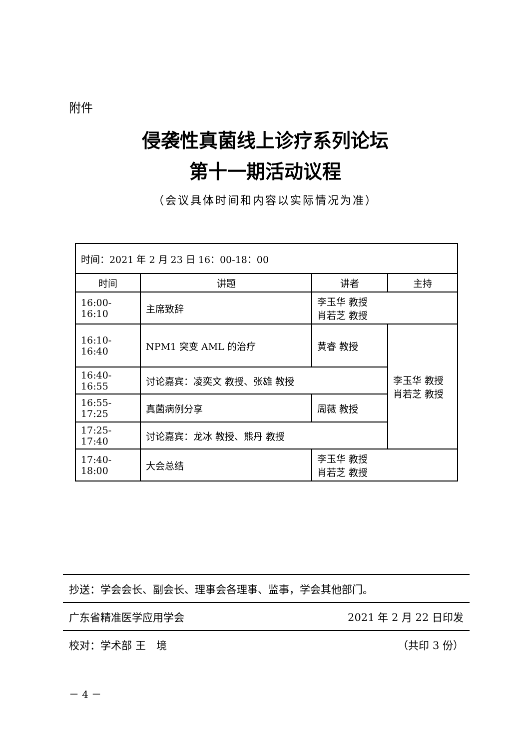附件
侵袭性真菌线上诊疗系列论坛
第十一期活动议程
（会议具体时间和内容以实际情况为准）
| 时间：2021 年 2 月 23 日 16：00-18：00 | | | |
| 时间 | 讲题 | 讲者 | 主持 |
| 16:00-16:10 | 主席致辞 | 李玉华 教授 肖若芝 教授 | |
| 16:10-16:40 | NPM1 突变 AML 的治疗 | 黄睿 教授 | 李玉华 教授 肖若芝 教授 |
| 16:40-16:55 | 讨论嘉宾：凌奕文 教授、张雄 教授 | | |
| 16:55-17:25 | 真菌病例分享 | 周薇 教授 | |
| 17:25-17:40 | 讨论嘉宾：龙冰 教授、熊丹 教授 | | |
| 17:40-18:00 | 大会总结 | 李玉华 教授 肖若芝 教授 | |
抄送：学会会长、副会长、理事会各理事、监事，学会其他部门。
广东省精准医学应用学会 2021 年 2 月 22 日印发
校对：学术部 王　境 （共印 3 份）
－ 4 －